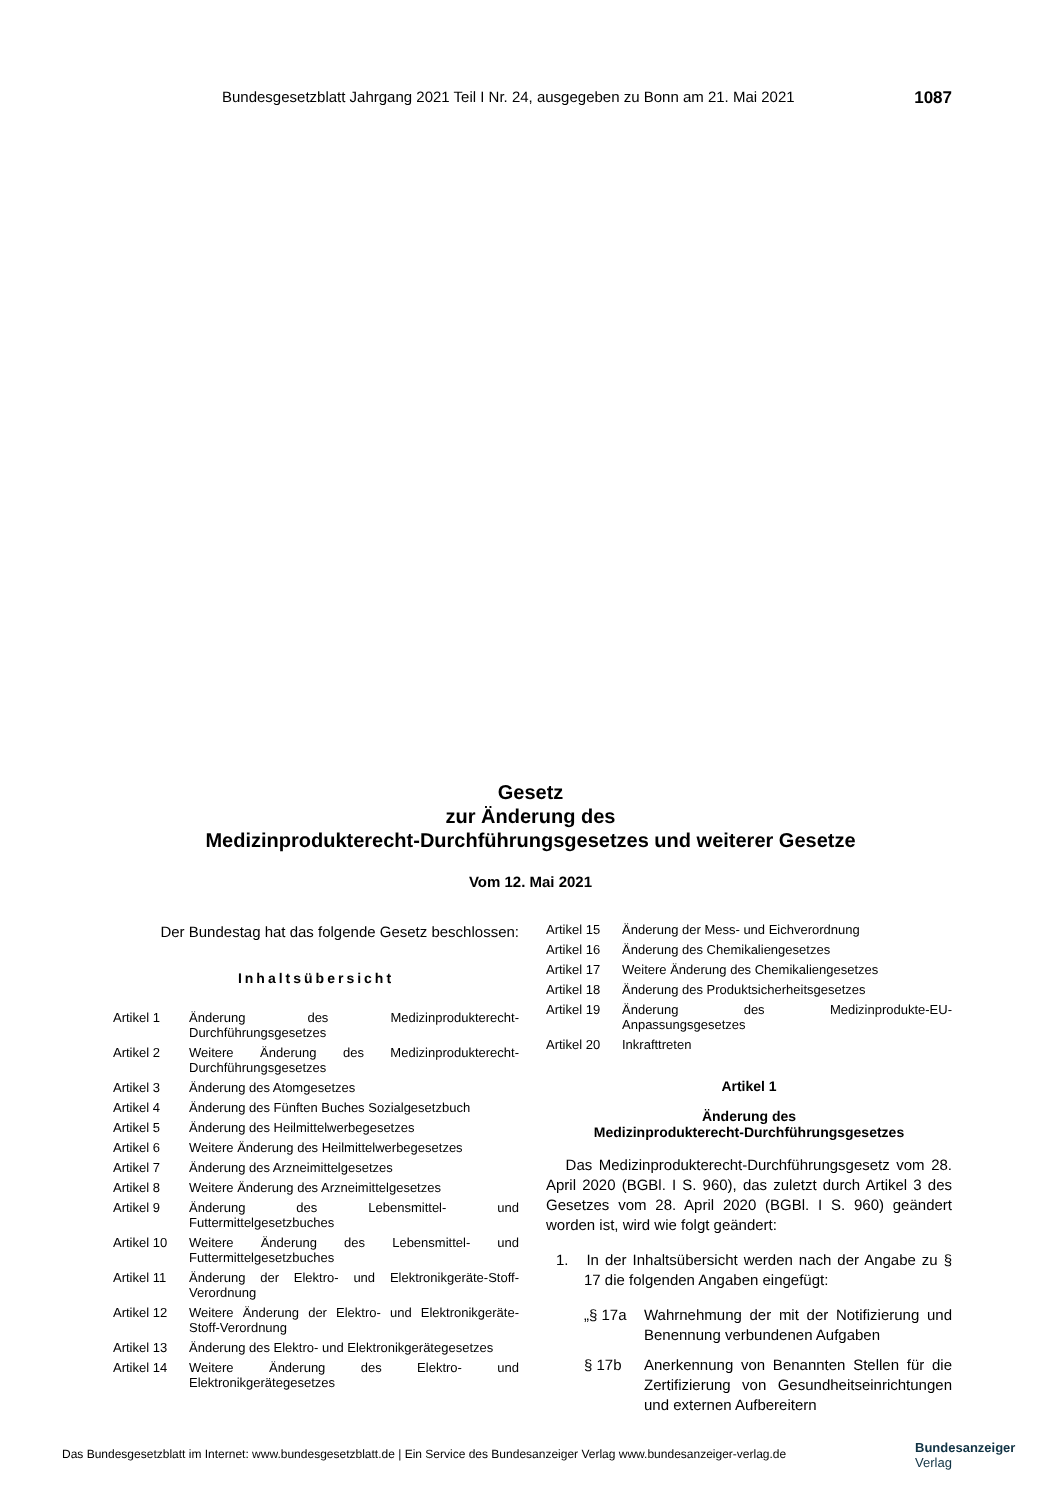Bundesgesetzblatt Jahrgang 2021 Teil I Nr. 24, ausgegeben zu Bonn am 21. Mai 2021 1087
Gesetz
zur Änderung des
Medizinprodukterecht-Durchführungsgesetzes und weiterer Gesetze
Vom 12. Mai 2021
Der Bundestag hat das folgende Gesetz beschlossen:
Inhaltsübersicht
Artikel 1 Änderung des Medizinprodukterecht-Durchführungsgesetzes
Artikel 2 Weitere Änderung des Medizinprodukterecht-Durchführungsgesetzes
Artikel 3 Änderung des Atomgesetzes
Artikel 4 Änderung des Fünften Buches Sozialgesetzbuch
Artikel 5 Änderung des Heilmittelwerbegesetzes
Artikel 6 Weitere Änderung des Heilmittelwerbegesetzes
Artikel 7 Änderung des Arzneimittelgesetzes
Artikel 8 Weitere Änderung des Arzneimittelgesetzes
Artikel 9 Änderung des Lebensmittel- und Futtermittelgesetzbuches
Artikel 10 Weitere Änderung des Lebensmittel- und Futtermittelgesetzbuches
Artikel 11 Änderung der Elektro- und Elektronikgeräte-Stoff-Verordnung
Artikel 12 Weitere Änderung der Elektro- und Elektronikgeräte-Stoff-Verordnung
Artikel 13 Änderung des Elektro- und Elektronikgerätegesetzes
Artikel 14 Weitere Änderung des Elektro- und Elektronikgerätegesetzes
Artikel 15 Änderung der Mess- und Eichverordnung
Artikel 16 Änderung des Chemikaliengesetzes
Artikel 17 Weitere Änderung des Chemikaliengesetzes
Artikel 18 Änderung des Produktsicherheitsgesetzes
Artikel 19 Änderung des Medizinprodukte-EU-Anpassungsgesetzes
Artikel 20 Inkrafttreten
Artikel 1
Änderung des
Medizinprodukterecht-Durchführungsgesetzes
Das Medizinprodukterecht-Durchführungsgesetz vom 28. April 2020 (BGBl. I S. 960), das zuletzt durch Artikel 3 des Gesetzes vom 28. April 2020 (BGBl. I S. 960) geändert worden ist, wird wie folgt geändert:
1. In der Inhaltsübersicht werden nach der Angabe zu § 17 die folgenden Angaben eingefügt:
„§ 17a Wahrnehmung der mit der Notifizierung und Benennung verbundenen Aufgaben
§ 17b Anerkennung von Benannten Stellen für die Zertifizierung von Gesundheitseinrichtungen und externen Aufbereitern
Das Bundesgesetzblatt im Internet: www.bundesgesetzblatt.de | Ein Service des Bundesanzeiger Verlag www.bundesanzeiger-verlag.de
Bundesanzeiger
Verlag